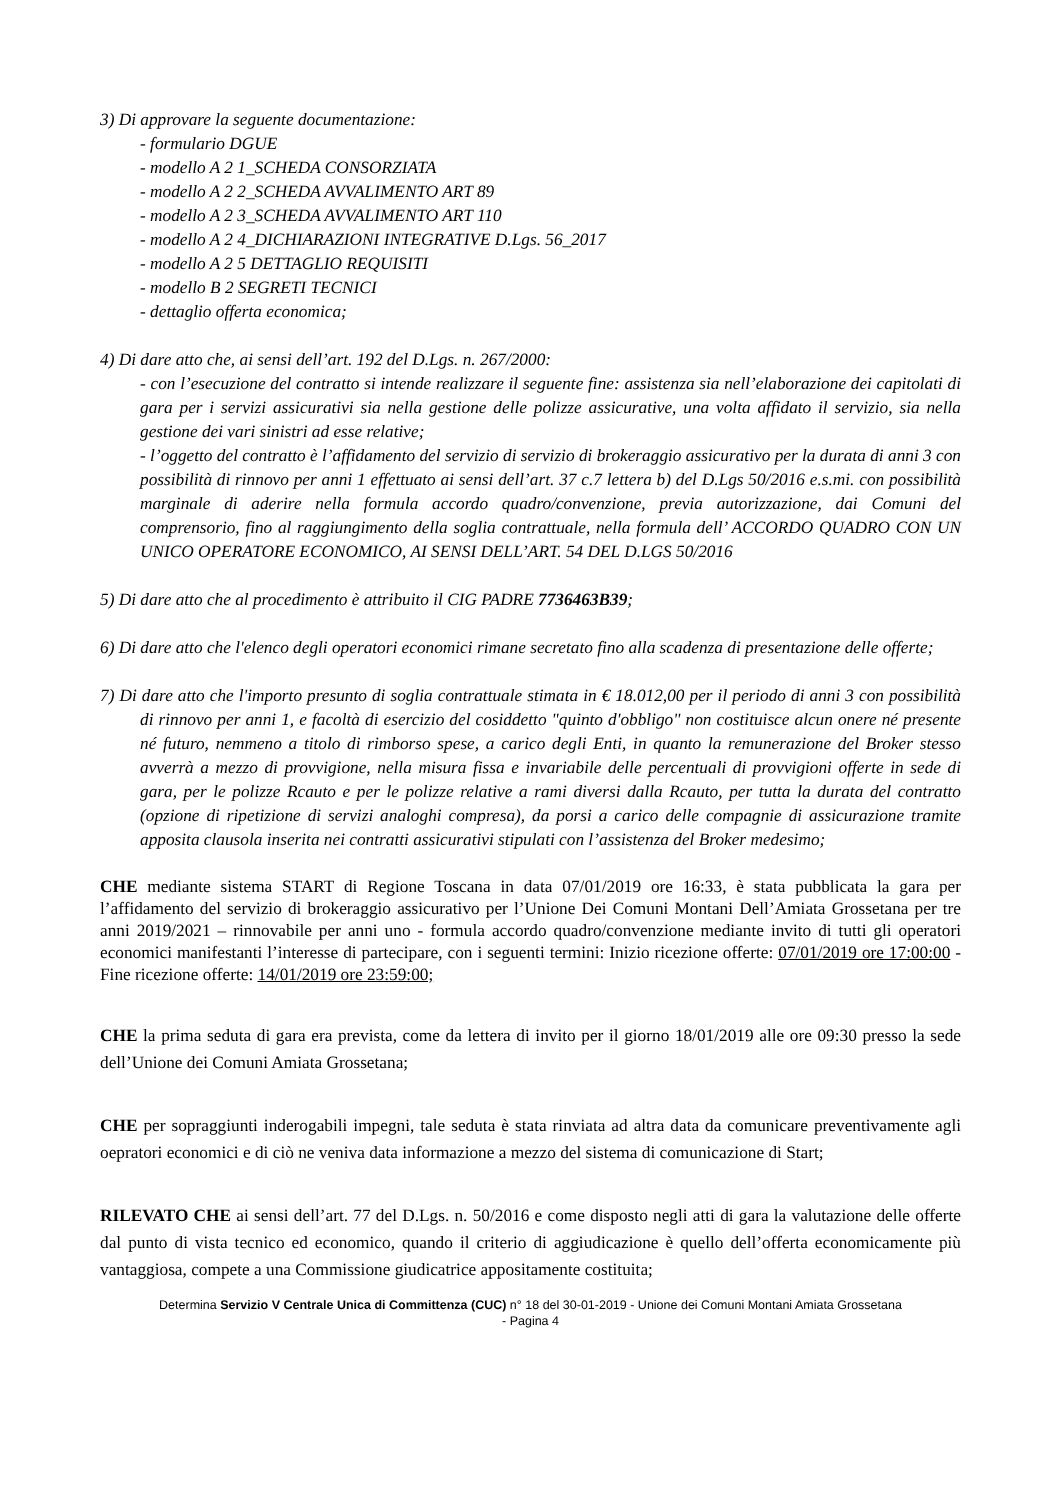3) Di approvare la seguente documentazione:
- formulario DGUE
- modello A 2 1_SCHEDA CONSORZIATA
- modello A 2 2_SCHEDA AVVALIMENTO ART 89
- modello A 2 3_SCHEDA AVVALIMENTO ART 110
- modello A 2 4_DICHIARAZIONI INTEGRATIVE D.Lgs. 56_2017
- modello A 2 5 DETTAGLIO REQUISITI
- modello B 2 SEGRETI TECNICI
- dettaglio offerta economica;
4) Di dare atto che, ai sensi dell’art. 192 del D.Lgs. n. 267/2000:
- con l’esecuzione del contratto si intende realizzare il seguente fine: assistenza sia nell’elaborazione dei capitolati di gara per i servizi assicurativi sia nella gestione delle polizze assicurative, una volta affidato il servizio, sia nella gestione dei vari sinistri ad esse relative;
- l’oggetto del contratto è l’affidamento del servizio di servizio di brokeraggio assicurativo per la durata di anni 3 con possibilità di rinnovo per anni 1 effettuato ai sensi dell’art. 37 c.7 lettera b) del D.Lgs 50/2016 e.s.mi. con possibilità marginale di aderire nella formula accordo quadro/convenzione, previa autorizzazione, dai Comuni del comprensorio, fino al raggiungimento della soglia contrattuale, nella formula dell’ ACCORDO QUADRO CON UN UNICO OPERATORE ECONOMICO, AI SENSI DELL’ART. 54 DEL D.LGS 50/2016
5) Di dare atto che al procedimento è attribuito il CIG PADRE 7736463B39;
6) Di dare atto che l'elenco degli operatori economici rimane secretato fino alla scadenza di presentazione delle offerte;
7) Di dare atto che l'importo presunto di soglia contrattuale stimata in € 18.012,00 per il periodo di anni 3 con possibilità di rinnovo per anni 1, e facoltà di esercizio del cosiddetto "quinto d'obbligo" non costituisce alcun onere né presente né futuro, nemmeno a titolo di rimborso spese, a carico degli Enti, in quanto la remunerazione del Broker stesso avverrà a mezzo di provvigione, nella misura fissa e invariabile delle percentuali di provvigioni offerte in sede di gara, per le polizze Rcauto e per le polizze relative a rami diversi dalla Rcauto, per tutta la durata del contratto (opzione di ripetizione di servizi analoghi compresa), da porsi a carico delle compagnie di assicurazione tramite apposita clausola inserita nei contratti assicurativi stipulati con l’assistenza del Broker medesimo;
CHE mediante sistema START di Regione Toscana in data 07/01/2019 ore 16:33, è stata pubblicata la gara per l’affidamento del servizio di brokeraggio assicurativo per l’Unione Dei Comuni Montani Dell’Amiata Grossetana per tre anni 2019/2021 – rinnovabile per anni uno - formula accordo quadro/convenzione mediante invito di tutti gli operatori economici manifestanti l’interesse di partecipare, con i seguenti termini: Inizio ricezione offerte: 07/01/2019 ore 17:00:00 - Fine ricezione offerte: 14/01/2019 ore 23:59:00;
CHE la prima seduta di gara era prevista, come da lettera di invito per il giorno 18/01/2019 alle ore 09:30 presso la sede dell’Unione dei Comuni Amiata Grossetana;
CHE per sopraggiunti inderogabili impegni, tale seduta è stata rinviata ad altra data da comunicare preventivamente agli oepratori economici e di ciò ne veniva data informazione a mezzo del sistema di comunicazione di Start;
RILEVATO CHE ai sensi dell’art. 77 del D.Lgs. n. 50/2016 e come disposto negli atti di gara la valutazione delle offerte dal punto di vista tecnico ed economico, quando il criterio di aggiudicazione è quello dell’offerta economicamente più vantaggiosa, compete a una Commissione giudicatrice appositamente costituita;
Determina Servizio V Centrale Unica di Committenza (CUC) n° 18 del 30-01-2019 - Unione dei Comuni Montani Amiata Grossetana
- Pagina 4